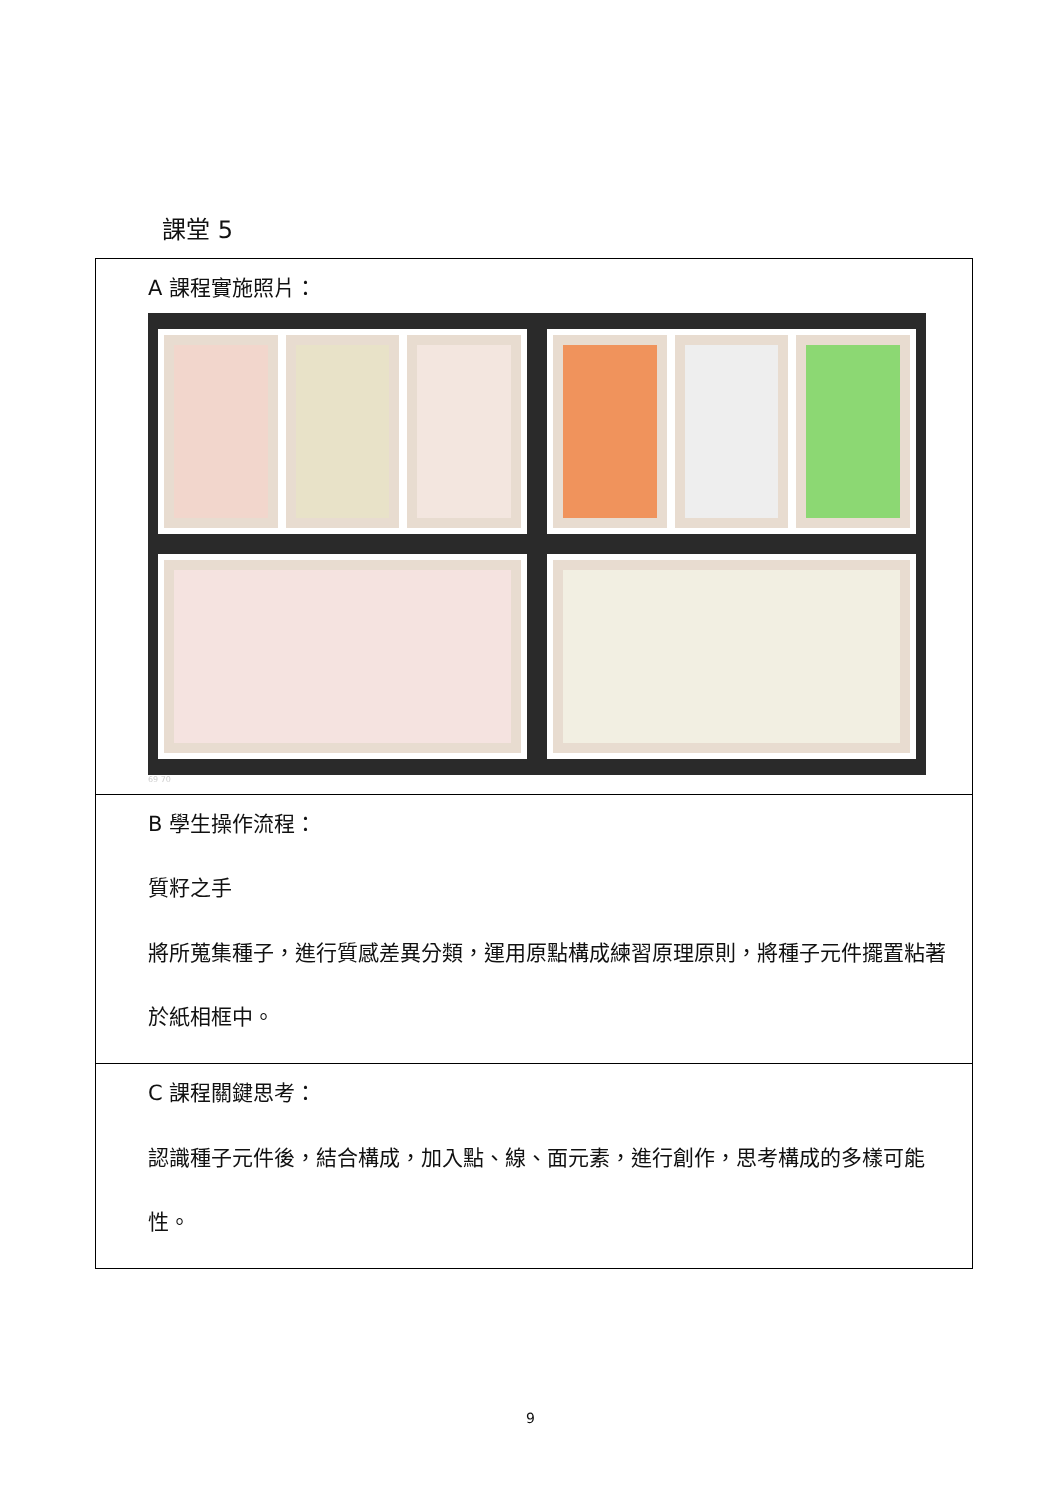課堂 5
| A 課程實施照片： 69 70 |
| B 學生操作流程： 質籽之手 將所蒐集種子，進行質感差異分類，運用原點構成練習原理原則，將種子元件擺置粘著於紙相框中。 |
| C 課程關鍵思考： 認識種子元件後，結合構成，加入點、線、面元素，進行創作，思考構成的多樣可能性。 |
9